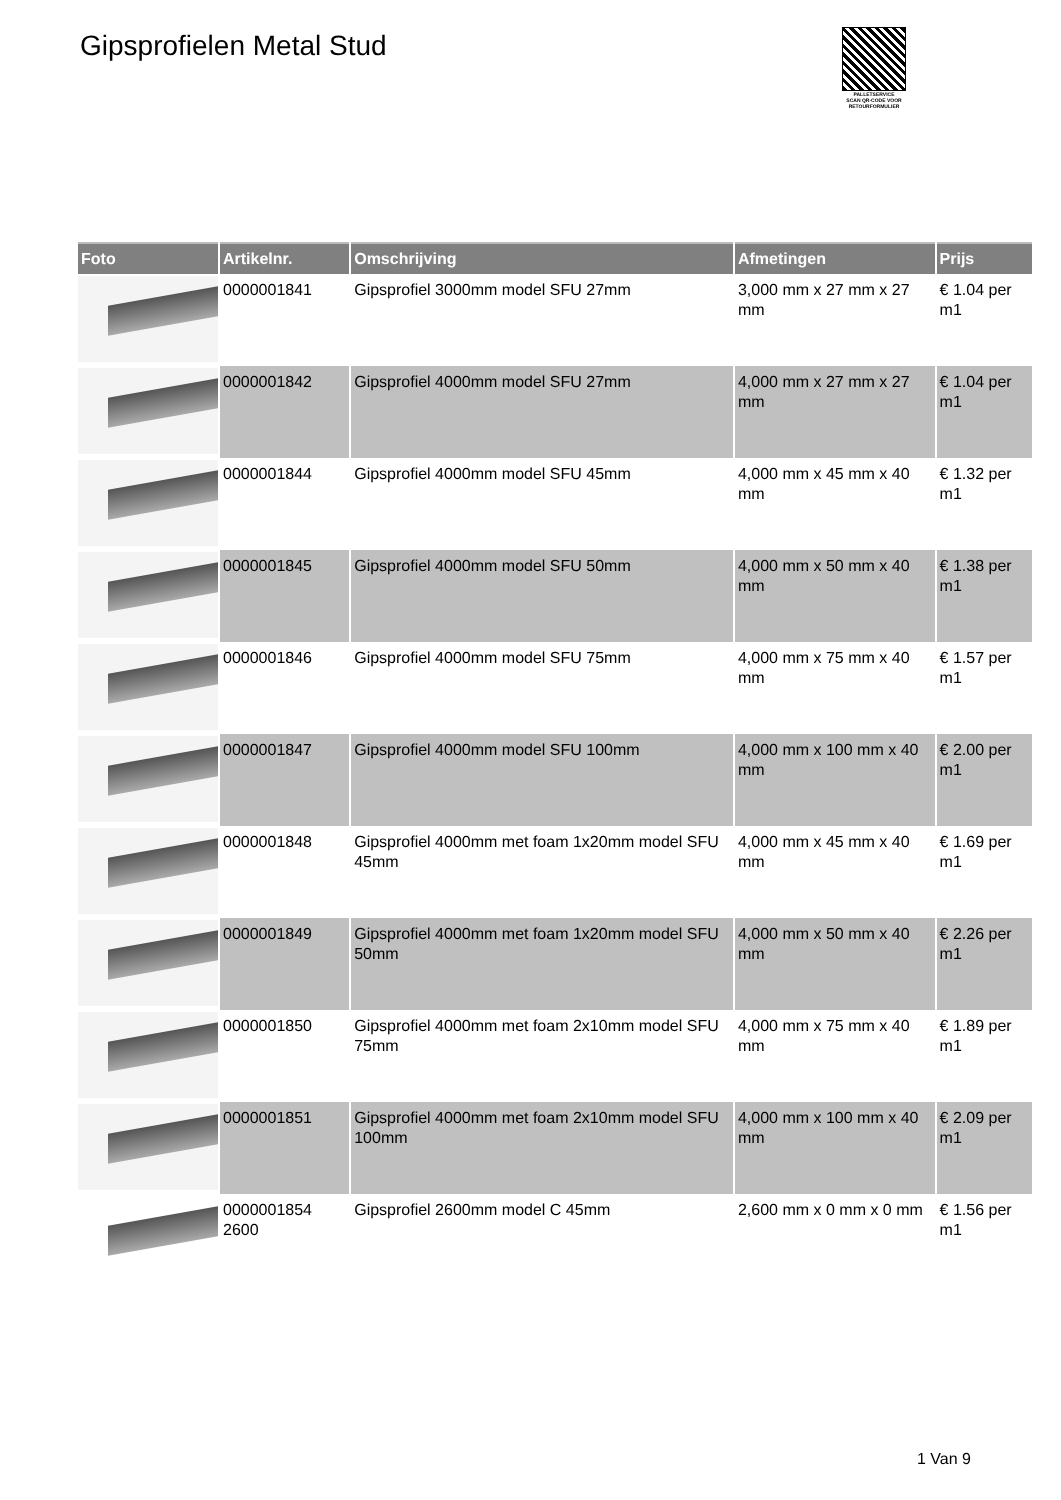Gipsprofielen Metal Stud
PALLETSERVICE
SCAN QR-CODE VOOR RETOURFORMULIER
| Foto | Artikelnr. | Omschrijving | Afmetingen | Prijs |
| --- | --- | --- | --- | --- |
| | 0000001841 | Gipsprofiel 3000mm model SFU 27mm | 3,000 mm x 27 mm x 27 mm | € 1.04 per m1 |
| | 0000001842 | Gipsprofiel 4000mm model SFU 27mm | 4,000 mm x 27 mm x 27 mm | € 1.04 per m1 |
| | 0000001844 | Gipsprofiel 4000mm model SFU 45mm | 4,000 mm x 45 mm x 40 mm | € 1.32 per m1 |
| | 0000001845 | Gipsprofiel 4000mm model SFU 50mm | 4,000 mm x 50 mm x 40 mm | € 1.38 per m1 |
| | 0000001846 | Gipsprofiel 4000mm model SFU 75mm | 4,000 mm x 75 mm x 40 mm | € 1.57 per m1 |
| | 0000001847 | Gipsprofiel 4000mm model SFU 100mm | 4,000 mm x 100 mm x 40 mm | € 2.00 per m1 |
| | 0000001848 | Gipsprofiel 4000mm met foam 1x20mm model SFU 45mm | 4,000 mm x 45 mm x 40 mm | € 1.69 per m1 |
| | 0000001849 | Gipsprofiel 4000mm met foam 1x20mm model SFU 50mm | 4,000 mm x 50 mm x 40 mm | € 2.26 per m1 |
| | 0000001850 | Gipsprofiel 4000mm met foam 2x10mm model SFU 75mm | 4,000 mm x 75 mm x 40 mm | € 1.89 per m1 |
| | 0000001851 | Gipsprofiel 4000mm met foam 2x10mm model SFU 100mm | 4,000 mm x 100 mm x 40 mm | € 2.09 per m1 |
| | 0000001854 2600 | Gipsprofiel 2600mm model C 45mm | 2,600 mm x 0 mm x 0 mm | € 1.56 per m1 |
1 Van 9